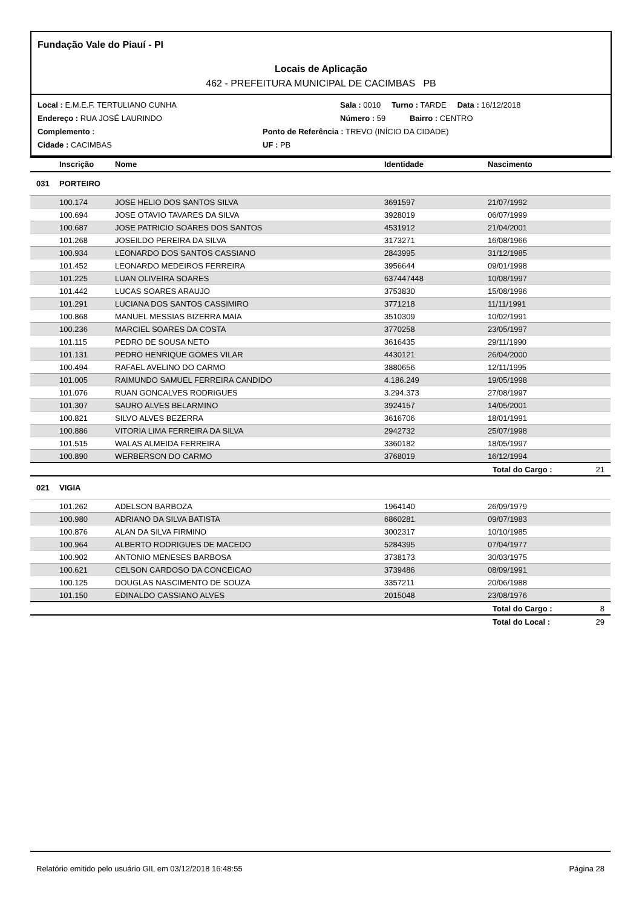Fundação Vale do Piauí - PI
Locais de Aplicação
462 - PREFEITURA MUNICIPAL DE CACIMBAS PB
Local : E.M.E.F. TERTULIANO CUNHA Sala : 0010 Turno : TARDE Data : 16/12/2018
Endereço : RUA JOSÉ LAURINDO Número : 59 Bairro : CENTRO
Complemento : Ponto de Referência : TREVO (INÍCIO DA CIDADE)
Cidade : CACIMBAS UF : PB
| | Inscrição | Nome | Identidade | Nascimento | |
| --- | --- | --- | --- | --- | --- |
| 031 | PORTEIRO | | | | |
| | 100.174 | JOSE HELIO DOS SANTOS SILVA | 3691597 | 21/07/1992 | |
| | 100.694 | JOSE OTAVIO TAVARES DA SILVA | 3928019 | 06/07/1999 | |
| | 100.687 | JOSE PATRICIO SOARES DOS SANTOS | 4531912 | 21/04/2001 | |
| | 101.268 | JOSEILDO PEREIRA DA SILVA | 3173271 | 16/08/1966 | |
| | 100.934 | LEONARDO DOS SANTOS CASSIANO | 2843995 | 31/12/1985 | |
| | 101.452 | LEONARDO MEDEIROS FERREIRA | 3956644 | 09/01/1998 | |
| | 101.225 | LUAN OLIVEIRA SOARES | 637447448 | 10/08/1997 | |
| | 101.442 | LUCAS SOARES ARAUJO | 3753830 | 15/08/1996 | |
| | 101.291 | LUCIANA DOS SANTOS CASSIMIRO | 3771218 | 11/11/1991 | |
| | 100.868 | MANUEL MESSIAS BIZERRA MAIA | 3510309 | 10/02/1991 | |
| | 100.236 | MARCIEL SOARES DA COSTA | 3770258 | 23/05/1997 | |
| | 101.115 | PEDRO DE SOUSA NETO | 3616435 | 29/11/1990 | |
| | 101.131 | PEDRO HENRIQUE GOMES VILAR | 4430121 | 26/04/2000 | |
| | 100.494 | RAFAEL AVELINO DO CARMO | 3880656 | 12/11/1995 | |
| | 101.005 | RAIMUNDO SAMUEL FERREIRA CANDIDO | 4.186.249 | 19/05/1998 | |
| | 101.076 | RUAN GONCALVES RODRIGUES | 3.294.373 | 27/08/1997 | |
| | 101.307 | SAURO ALVES BELARMINO | 3924157 | 14/05/2001 | |
| | 100.821 | SILVO ALVES BEZERRA | 3616706 | 18/01/1991 | |
| | 100.886 | VITORIA LIMA FERREIRA DA SILVA | 2942732 | 25/07/1998 | |
| | 101.515 | WALAS ALMEIDA FERREIRA | 3360182 | 18/05/1997 | |
| | 100.890 | WERBERSON DO CARMO | 3768019 | 16/12/1994 | |
| | | | | Total do Cargo : | 21 |
| 021 | VIGIA | | | | |
| | 101.262 | ADELSON BARBOZA | 1964140 | 26/09/1979 | |
| | 100.980 | ADRIANO DA SILVA BATISTA | 6860281 | 09/07/1983 | |
| | 100.876 | ALAN DA SILVA FIRMINO | 3002317 | 10/10/1985 | |
| | 100.964 | ALBERTO RODRIGUES DE MACEDO | 5284395 | 07/04/1977 | |
| | 100.902 | ANTONIO MENESES BARBOSA | 3738173 | 30/03/1975 | |
| | 100.621 | CELSON CARDOSO DA CONCEICAO | 3739486 | 08/09/1991 | |
| | 100.125 | DOUGLAS NASCIMENTO DE SOUZA | 3357211 | 20/06/1988 | |
| | 101.150 | EDINALDO CASSIANO ALVES | 2015048 | 23/08/1976 | |
| | | | | Total do Cargo : | 8 |
| | | | | Total do Local : | 29 |
Relatório emitido pelo usuário GIL em 03/12/2018 16:48:55 Página 28